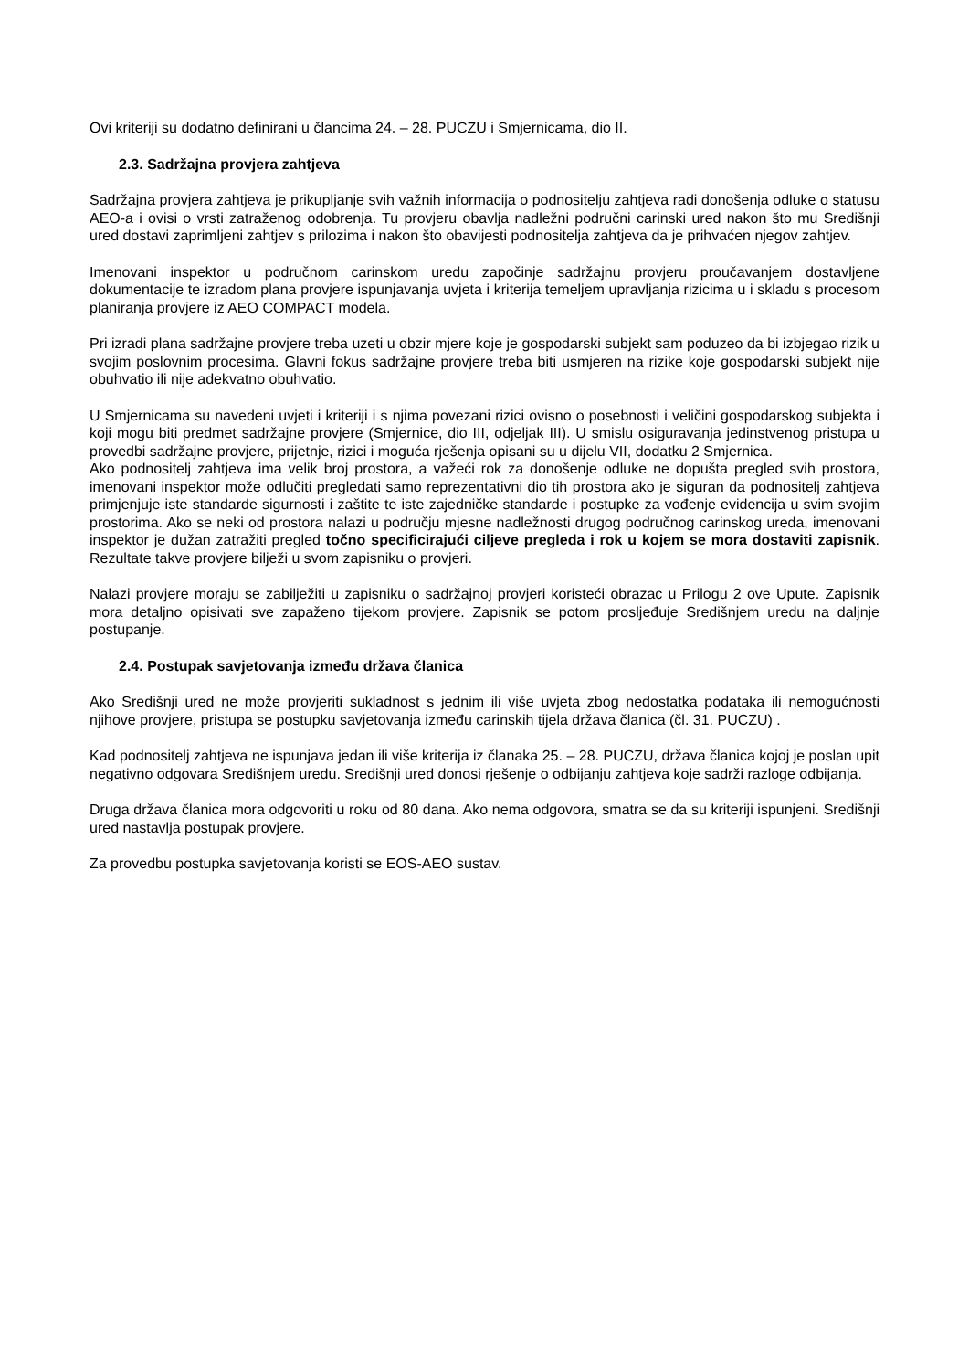Ovi kriteriji su dodatno definirani u člancima 24. – 28. PUCZU i Smjernicama, dio II.
2.3. Sadržajna provjera zahtjeva
Sadržajna provjera zahtjeva je prikupljanje svih važnih informacija o podnositelju zahtjeva radi donošenja odluke o statusu AEO-a i ovisi o vrsti zatraženog odobrenja. Tu provjeru obavlja nadležni područni carinski ured nakon što mu Središnji ured dostavi zaprimljeni zahtjev s prilozima i nakon što obavijesti podnositelja zahtjeva da je prihvaćen njegov zahtjev.
Imenovani inspektor u područnom carinskom uredu započinje sadržajnu provjeru proučavanjem dostavljene dokumentacije te izradom plana provjere ispunjavanja uvjeta i kriterija temeljem upravljanja rizicima u i skladu s procesom planiranja provjere iz AEO COMPACT modela.
Pri izradi plana sadržajne provjere treba uzeti u obzir mjere koje je gospodarski subjekt sam poduzeo da bi izbjegao rizik u svojim poslovnim procesima. Glavni fokus sadržajne provjere treba biti usmjeren na rizike koje gospodarski subjekt nije obuhvatio ili nije adekvatno obuhvatio.
U Smjernicama su navedeni uvjeti i kriteriji i s njima povezani rizici ovisno o posebnosti i veličini gospodarskog subjekta i koji mogu biti predmet sadržajne provjere (Smjernice, dio III, odjeljak III). U smislu osiguravanja jedinstvenog pristupa u provedbi sadržajne provjere, prijetnje, rizici i moguća rješenja opisani su u dijelu VII, dodatku 2 Smjernica.
Ako podnositelj zahtjeva ima velik broj prostora, a važeći rok za donošenje odluke ne dopušta pregled svih prostora, imenovani inspektor može odlučiti pregledati samo reprezentativni dio tih prostora ako je siguran da podnositelj zahtjeva primjenjuje iste standarde sigurnosti i zaštite te iste zajedničke standarde i postupke za vođenje evidencija u svim svojim prostorima. Ako se neki od prostora nalazi u području mjesne nadležnosti drugog područnog carinskog ureda, imenovani inspektor je dužan zatražiti pregled točno specificirajući ciljeve pregleda i rok u kojem se mora dostaviti zapisnik. Rezultate takve provjere bilježi u svom zapisniku o provjeri.
Nalazi provjere moraju se zabilježiti u zapisniku o sadržajnoj provjeri koristeći obrazac u Prilogu 2 ove Upute. Zapisnik mora detaljno opisivati sve zapaženo tijekom provjere. Zapisnik se potom prosljeđuje Središnjem uredu na daljnje postupanje.
2.4. Postupak savjetovanja između država članica
Ako Središnji ured ne može provjeriti sukladnost s jednim ili više uvjeta zbog nedostatka podataka ili nemogućnosti njihove provjere, pristupa se postupku savjetovanja između carinskih tijela država članica (čl. 31. PUCZU) .
Kad podnositelj zahtjeva ne ispunjava jedan ili više kriterija iz članaka 25. – 28. PUCZU, država članica kojoj je poslan upit negativno odgovara Središnjem uredu. Središnji ured donosi rješenje o odbijanju zahtjeva koje sadrži razloge odbijanja.
Druga država članica mora odgovoriti u roku od 80 dana. Ako nema odgovora, smatra se da su kriteriji ispunjeni. Središnji ured nastavlja postupak provjere.
Za provedbu postupka savjetovanja koristi se EOS-AEO sustav.